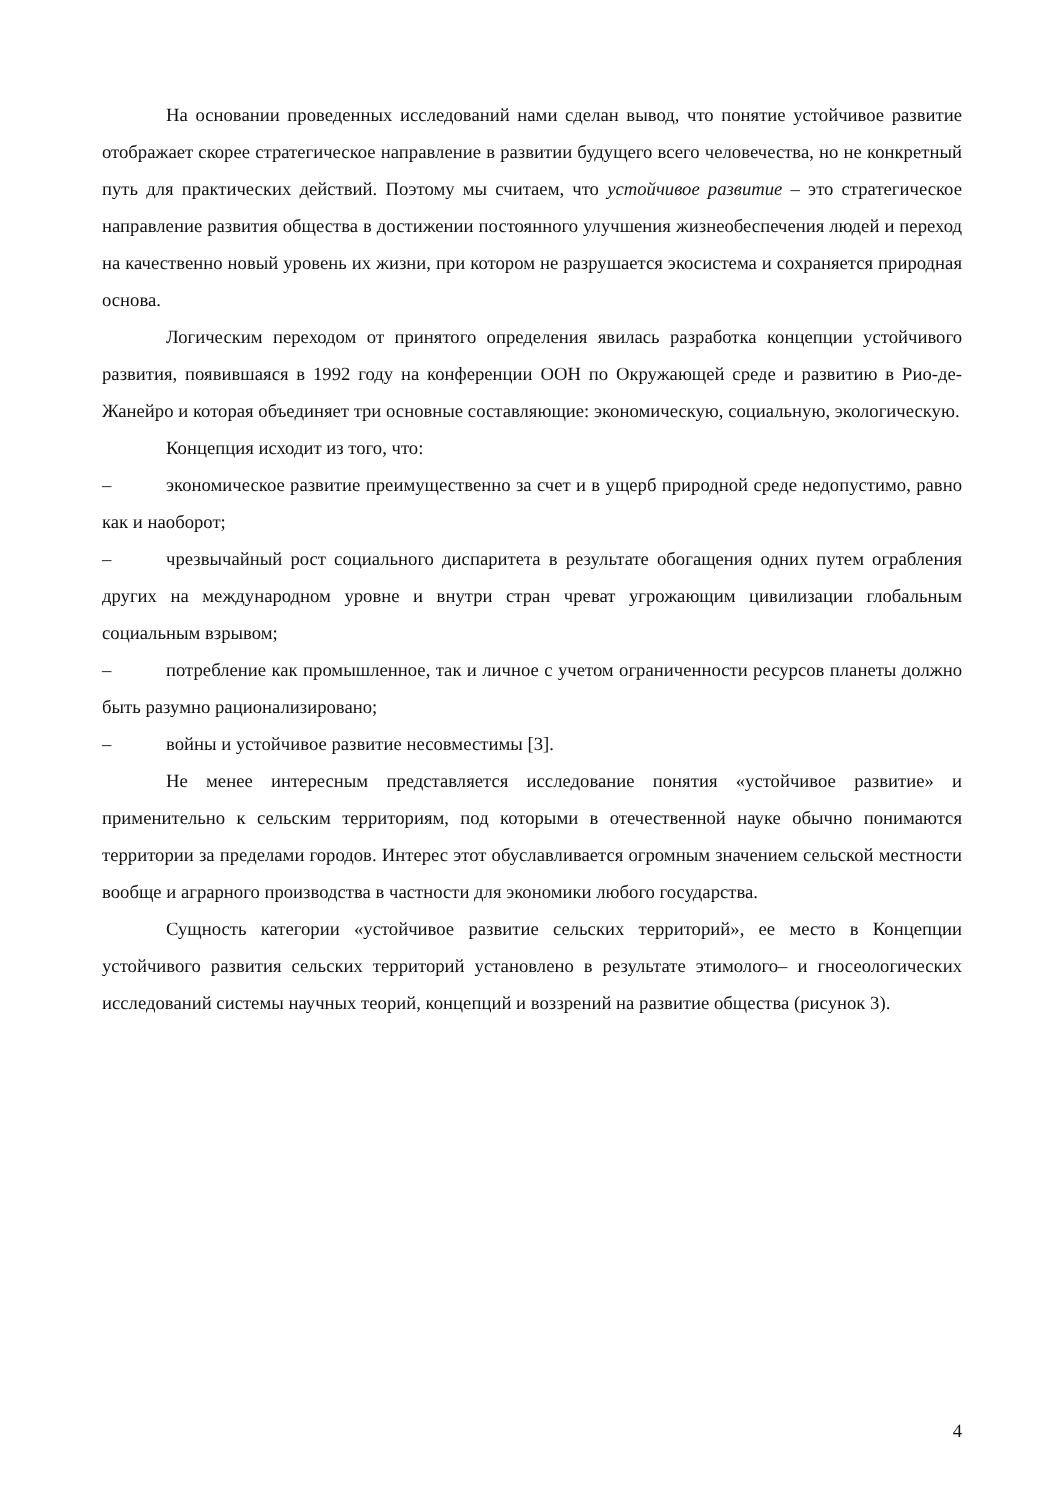На основании проведенных исследований нами сделан вывод, что понятие устойчивое развитие отображает скорее стратегическое направление в развитии будущего всего человечества, но не конкретный путь для практических действий. Поэтому мы считаем, что устойчивое развитие – это стратегическое направление развития общества в достижении постоянного улучшения жизнеобеспечения людей и переход на качественно новый уровень их жизни, при котором не разрушается экосистема и сохраняется природная основа.
Логическим переходом от принятого определения явилась разработка концепции устойчивого развития, появившаяся в 1992 году на конференции ООН по Окружающей среде и развитию в Рио-де-Жанейро и которая объединяет три основные составляющие: экономическую, социальную, экологическую.
Концепция исходит из того, что:
– экономическое развитие преимущественно за счет и в ущерб природной среде недопустимо, равно как и наоборот;
– чрезвычайный рост социального диспаритета в результате обогащения одних путем ограбления других на международном уровне и внутри стран чреват угрожающим цивилизации глобальным социальным взрывом;
– потребление как промышленное, так и личное с учетом ограниченности ресурсов планеты должно быть разумно рационализировано;
– войны и устойчивое развитие несовместимы [3].
Не менее интересным представляется исследование понятия «устойчивое развитие» и применительно к сельским территориям, под которыми в отечественной науке обычно понимаются территории за пределами городов. Интерес этот обуславливается огромным значением сельской местности вообще и аграрного производства в частности для экономики любого государства.
Сущность категории «устойчивое развитие сельских территорий», ее место в Концепции устойчивого развития сельских территорий установлено в результате этимолого– и гносеологических исследований системы научных теорий, концепций и воззрений на развитие общества (рисунок 3).
4